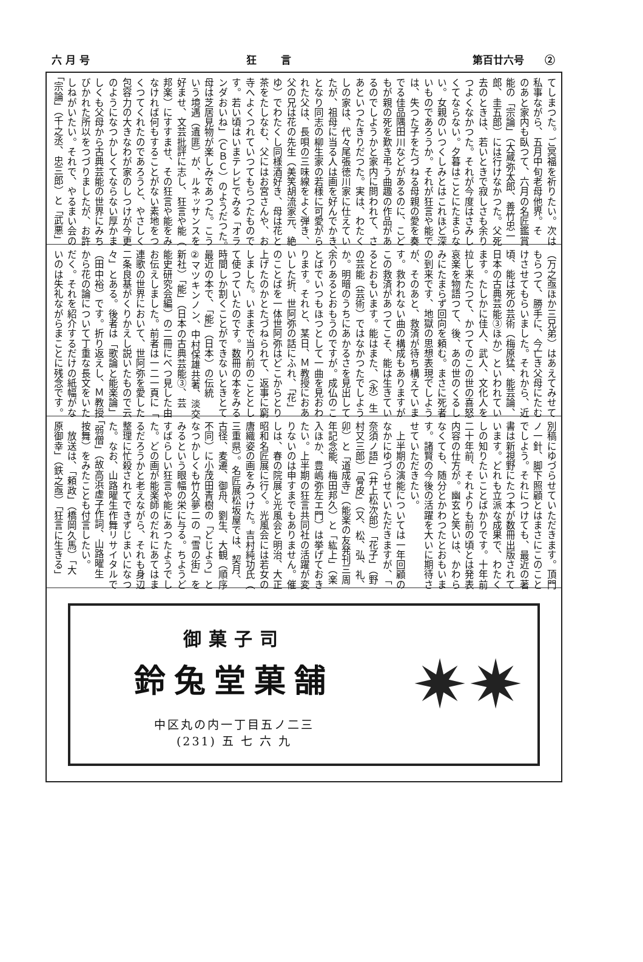六 月 号 狂言 第百廿六号　　②
てしまつた。ご冥福を祈りたい。次は
私事ながら、五月中旬老母他界。そ
のあと家内も臥つて、六月の名匠鑑賞
能の「宗論」（大蔵弥太郎、善竹忠一
郎、圭五郎）には行けなかつた。父死
去のときは、若いときで寂しさも余り
つよくなかつた。それが今度はさみし
くてならない。夕暮はことにたまらな
い。女親のいつくしみとはこれほど深
いものであろうか。それが狂言や能で
は、失つた子をたづねる母親の愛を奏
でる佳品隅田川などがあるのに、こど
もが親の死を歎き弔う曲趣の作品があ
るのでしようかと家内に問われて、さ
あといつたきりだつた。実は、わたく
しの家は、代々尾張徳川家に仕えてい
たが、祖母に当る人は画を好んでかき、
となり同志の柳生家の若様に可愛がら
れた父は、長唄の三味線をよく弾き、
父の兄は花の先生（美笑胡流家元、絶
ゆ）でわたくし同様酒好き、母は花と
茶をたしなむ、父にはお宮さんや、お
寺へよくつれていつてもらつたもので
す。若い頃はいまテレビでみる「オラ
ンダおいね」（ＣＢＣ）のようだつた。
母は芝居見物が楽しみであつた。こう
いう境遇（遺匪）が、ルネッサンスを
好ませ、文芸批評に志し、狂言や能（
邦楽）にすすませ、その狂言や能をみ
なければ何もすることがない素地をつ
くつてくれたのであろうと、やさしく
包容力の大きなわが家のしつけが今更
のようになつかしくてならない厚かま
しくも父母から古典芸能の世界にみち
びかれた所以をつづりましたが、お許
しねがいたい。それで、やるまい会の
「宗論」（千之丞、忠三郎）と「武悪」
（万之亟ほか三兄弟）はあえてみせて
もらつて、勝手に、今亡き父母にたむ
けさせてもらいました。それから、近
頃、能は死の芸術（梅原猛、能芸論、
日本の古典芸能③ほか）といわれてい
ます。たしかに佳人、武人、文化人を
拉し来たつて、かつてのこの世の喜怒
哀楽を物語つて、後、あの世のくるし
みにたまらず回向を頼む。まさに死者
の到来です、地獄の思想表現でしよう
が、そのあと、救済が待ち構えていま
す。救われない曲の構成もありますが
この救済があつてこそ、能は生きてい
るとおもいます。能はまた、（永）生
の芸能（芸術）ではなかつたでしよう
か。明暗のうちにあかるさを見出して
余りあるとおもうのですが。成仏のこ
とばでいつもほつとして一曲を見おわ
ります。それと、某日、Ｍ教授におあ
いした折、世阿弥の話にふれ、「花」
のことばを一体世阿弥はどこからとり
上げたのかとたづねられて、返事に窮
しました。いままで当り前のこととし
て使つていたのです。数冊の本をみる
時間しか割くことができないときとて
最近の本で、「能」（日本）の伝統
②マツキンノン、中村保雄共著、淡交
新社）「能」（日本の古典芸能③、芸
能史研究会編）の二冊にべつ見した由
お伝えしました。前者は一二一頁に「
連歌の世界において、世阿弥を愛した
二条良基がくりかえし説いたもので云
々」とある。後者は「歌論と能楽論」
（田中裕）です。折り返えし、Ｍ教授
から花の論について丁重な長文をいた
だく。それを紹介するだけの紙幅がな
いのは失礼ながらまことに残念です。
別稿にゆづらせていただきます。頂門
ノ一針、脚下照顧とはまさにこのこと
でしよう。それにつけても、最近の著
書は新視野にたつ本が数冊出版されて
います。どれも立派な成果で、わたく
しの知りたいことばかりです。十年前
二十年前、それよりも前の頃とは発表
内容の仕方が。幽玄と笑いは、かわら
なくても、随分とかわつたとおもいま
す。諸賢の今後の活躍を大いに期待さ
せていただきたい。
　上半期の演能については一年回顧の
なかにゆづらせていただきますが、「
奈須ノ語」（井上松次郎）「花子」（野
村又三郎）「骨皮」（又、松、弘、礼、
卯）と「道成寺」（能楽の友発刊三周
年記念能、梅田邦久）と「紘上」（楽
入ほか、豊嶋弥左エ門）は挙げておき
たい。上半期の狂言共同社の活躍が変
りないのは申すまでもありません。催
しは、春の院展と光風会と明治、大正
昭和名匠展に行く。光風会には若女の
唐織姿の画をみつけた。吉村純功氏（
三重県）。名匠展松坂屋では、契月、
古径、麦遷、御舟、劉生、大観（順序
不同）に小茂田青樹の「どじよう」と
なつかしくも竹久夢二の「雪の街」を
みるという眼幅の栄に与る。ちようど
すばらしい狂言や能にあつたようでし
た。どの画が能楽師のだれにあてはま
るだろうかと老えながら、それも身辺
整理に忙殺されてできずじまいになつ
た。なお、山路曜生作舞リサイタルで
「弱僧」（故高浜虚子作詞、山路曜生
按舞）をみたことも付言したい。
　放送は、「頼政」（橋岡久馬）「大
原御幸」（鉄之亟）「狂言に生きる」
御菓子司
鈴兔堂菓舗
中区丸の内一丁目五ノ二三
(231) 五 七 六 九
✷✷